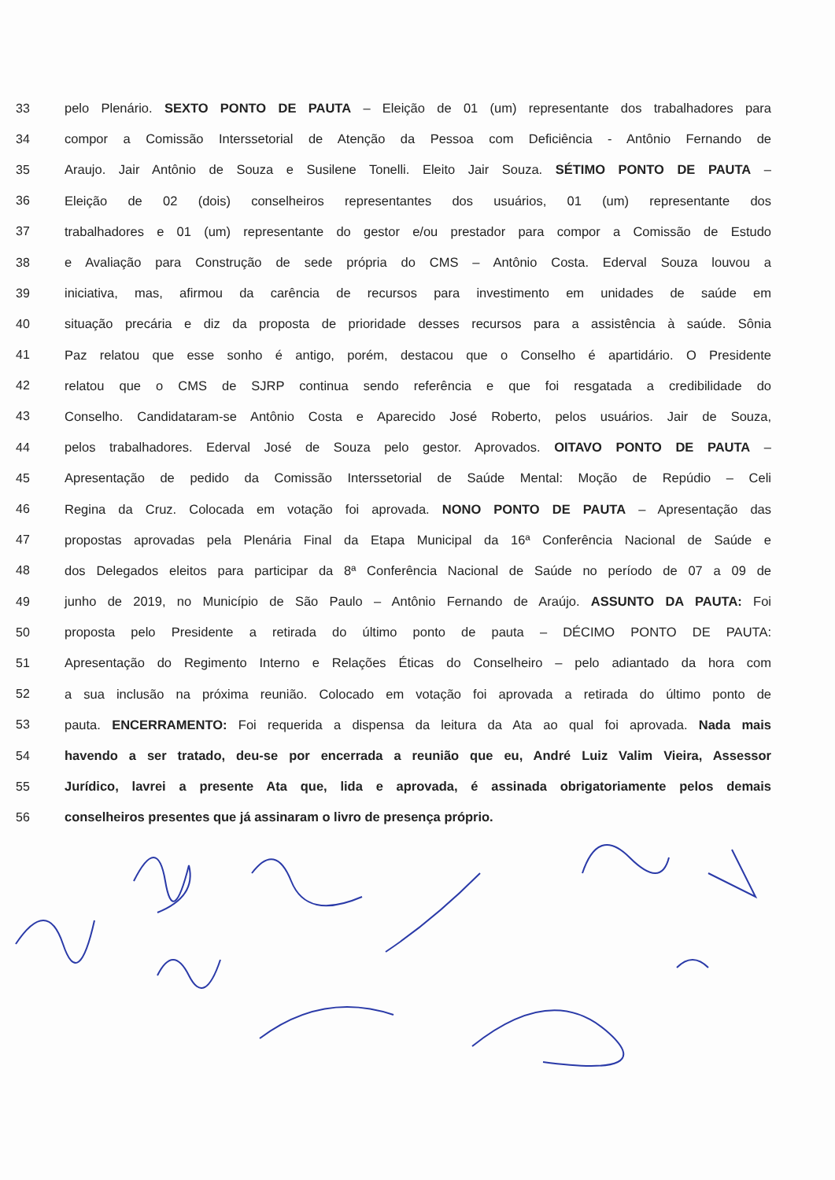33 pelo Plenário. SEXTO PONTO DE PAUTA – Eleição de 01 (um) representante dos trabalhadores para
34 compor a Comissão Interssetorial de Atenção da Pessoa com Deficiência - Antônio Fernando de
35 Araujo. Jair Antônio de Souza e Susilene Tonelli. Eleito Jair Souza. SÉTIMO PONTO DE PAUTA –
36 Eleição de 02 (dois) conselheiros representantes dos usuários, 01 (um) representante dos
37 trabalhadores e 01 (um) representante do gestor e/ou prestador para compor a Comissão de Estudo
38 e Avaliação para Construção de sede própria do CMS – Antônio Costa. Ederval Souza louvou a
39 iniciativa, mas, afirmou da carência de recursos para investimento em unidades de saúde em
40 situação precária e diz da proposta de prioridade desses recursos para a assistência à saúde. Sônia
41 Paz relatou que esse sonho é antigo, porém, destacou que o Conselho é apartidário. O Presidente
42 relatou que o CMS de SJRP continua sendo referência e que foi resgatada a credibilidade do
43 Conselho. Candidataram-se Antônio Costa e Aparecido José Roberto, pelos usuários. Jair de Souza,
44 pelos trabalhadores. Ederval José de Souza pelo gestor. Aprovados. OITAVO PONTO DE PAUTA –
45 Apresentação de pedido da Comissão Interssetorial de Saúde Mental: Moção de Repúdio – Celi
46 Regina da Cruz. Colocada em votação foi aprovada. NONO PONTO DE PAUTA – Apresentação das
47 propostas aprovadas pela Plenária Final da Etapa Municipal da 16ª Conferência Nacional de Saúde e
48 dos Delegados eleitos para participar da 8ª Conferência Nacional de Saúde no período de 07 a 09 de
49 junho de 2019, no Município de São Paulo – Antônio Fernando de Araújo. ASSUNTO DA PAUTA: Foi
50 proposta pelo Presidente a retirada do último ponto de pauta – DÉCIMO PONTO DE PAUTA:
51 Apresentação do Regimento Interno e Relações Éticas do Conselheiro – pelo adiantado da hora com
52 a sua inclusão na próxima reunião. Colocado em votação foi aprovada a retirada do último ponto de
53 pauta. ENCERRAMENTO: Foi requerida a dispensa da leitura da Ata ao qual foi aprovada. Nada mais
54 havendo a ser tratado, deu-se por encerrada a reunião que eu, André Luiz Valim Vieira, Assessor
55 Jurídico, lavrei a presente Ata que, lida e aprovada, é assinada obrigatoriamente pelos demais
56 conselheiros presentes que já assinaram o livro de presença próprio.